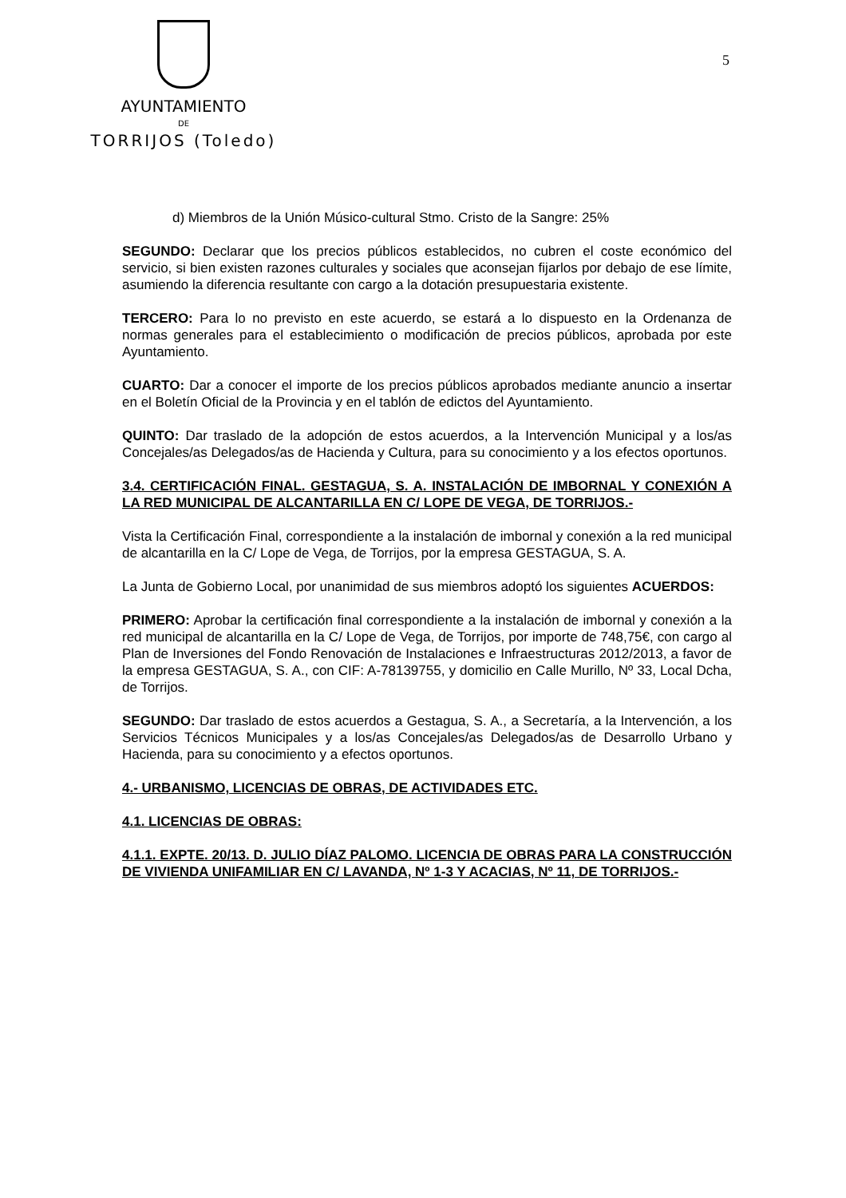AYUNTAMIENTO
DE
TORRIJOS (Toledo)
5
d) Miembros de la Unión Músico-cultural Stmo. Cristo de la Sangre: 25%
SEGUNDO: Declarar que los precios públicos establecidos, no cubren el coste económico del servicio, si bien existen razones culturales y sociales que aconsejan fijarlos por debajo de ese límite, asumiendo la diferencia resultante con cargo a la dotación presupuestaria existente.
TERCERO: Para lo no previsto en este acuerdo, se estará a lo dispuesto en la Ordenanza de normas generales para el establecimiento o modificación de precios públicos, aprobada por este Ayuntamiento.
CUARTO: Dar a conocer el importe de los precios públicos aprobados mediante anuncio a insertar en el Boletín Oficial de la Provincia y en el tablón de edictos del Ayuntamiento.
QUINTO: Dar traslado de la adopción de estos acuerdos, a la Intervención Municipal y a los/as Concejales/as Delegados/as de Hacienda y Cultura, para su conocimiento y a los efectos oportunos.
3.4. CERTIFICACIÓN FINAL. GESTAGUA, S. A. INSTALACIÓN DE IMBORNAL Y CONEXIÓN A LA RED MUNICIPAL DE ALCANTARILLA EN C/ LOPE DE VEGA, DE TORRIJOS.-
Vista la Certificación Final, correspondiente a la instalación de imbornal y conexión a la red municipal de alcantarilla en la C/ Lope de Vega, de Torrijos, por la empresa GESTAGUA, S. A.
La Junta de Gobierno Local, por unanimidad de sus miembros adoptó los siguientes ACUERDOS:
PRIMERO: Aprobar la certificación final correspondiente a la instalación de imbornal y conexión a la red municipal de alcantarilla en la C/ Lope de Vega, de Torrijos, por importe de 748,75€, con cargo al Plan de Inversiones del Fondo Renovación de Instalaciones e Infraestructuras 2012/2013, a favor de la empresa GESTAGUA, S. A., con CIF: A-78139755, y domicilio en Calle Murillo, Nº 33, Local Dcha, de Torrijos.
SEGUNDO: Dar traslado de estos acuerdos a Gestagua, S. A., a Secretaría, a la Intervención, a los Servicios Técnicos Municipales y a los/as Concejales/as Delegados/as de Desarrollo Urbano y Hacienda, para su conocimiento y a efectos oportunos.
4.- URBANISMO, LICENCIAS DE OBRAS, DE ACTIVIDADES ETC.
4.1. LICENCIAS DE OBRAS:
4.1.1. EXPTE. 20/13. D. JULIO DÍAZ PALOMO. LICENCIA DE OBRAS PARA LA CONSTRUCCIÓN DE VIVIENDA UNIFAMILIAR EN C/ LAVANDA, Nº 1-3 Y ACACIAS, Nº 11, DE TORRIJOS.-